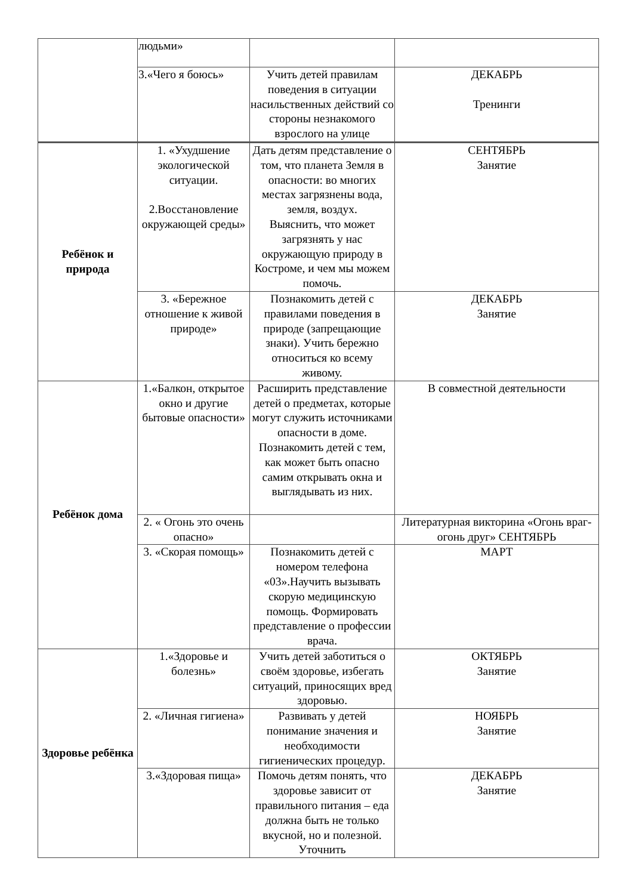| | людьми» | | |
| | 3.«Чего я боюсь» | Учить детей правилам поведения в ситуации насильственных действий со стороны незнакомого взрослого на улице | ДЕКАБРЬ Тренинги |
| Ребёнок и природа | 1. «Ухудшение экологической ситуации. 2.Восстановление окружающей среды» | Дать детям представление о том, что планета Земля в опасности: во многих местах загрязнены вода, земля, воздух. Выяснить, что может загрязнять у нас окружающую природу в Костроме, и чем мы можем помочь. | СЕНТЯБРЬ Занятие |
| | 3. «Бережное отношение к живой природе» | Познакомить детей с правилами поведения в природе (запрещающие знаки). Учить бережно относиться ко всему живому. | ДЕКАБРЬ Занятие |
| Ребёнок дома | 1.«Балкон, открытое окно и другие бытовые опасности» | Расширить представление детей о предметах, которые могут служить источниками опасности в доме. Познакомить детей с тем, как может быть опасно самим открывать окна и выглядывать из них. | В совместной деятельности |
| | 2. « Огонь это очень опасно» | | Литературная викторина «Огонь враг-огонь друг» СЕНТЯБРЬ |
| | 3. «Скорая помощь» | Познакомить детей с номером телефона «03».Научить вызывать скорую медицинскую помощь. Формировать представление о профессии врача. | МАРТ |
| Здоровье ребёнка | 1.«Здоровье и болезнь» | Учить детей заботиться о своём здоровье, избегать ситуаций, приносящих вред здоровью. | ОКТЯБРЬ Занятие |
| | 2. «Личная гигиена» | Развивать у детей понимание значения и необходимости гигиенических процедур. | НОЯБРЬ Занятие |
| | 3.«Здоровая пища» | Помочь детям понять, что здоровье зависит от правильного питания – еда должна быть не только вкусной, но и полезной. Уточнить | ДЕКАБРЬ Занятие |